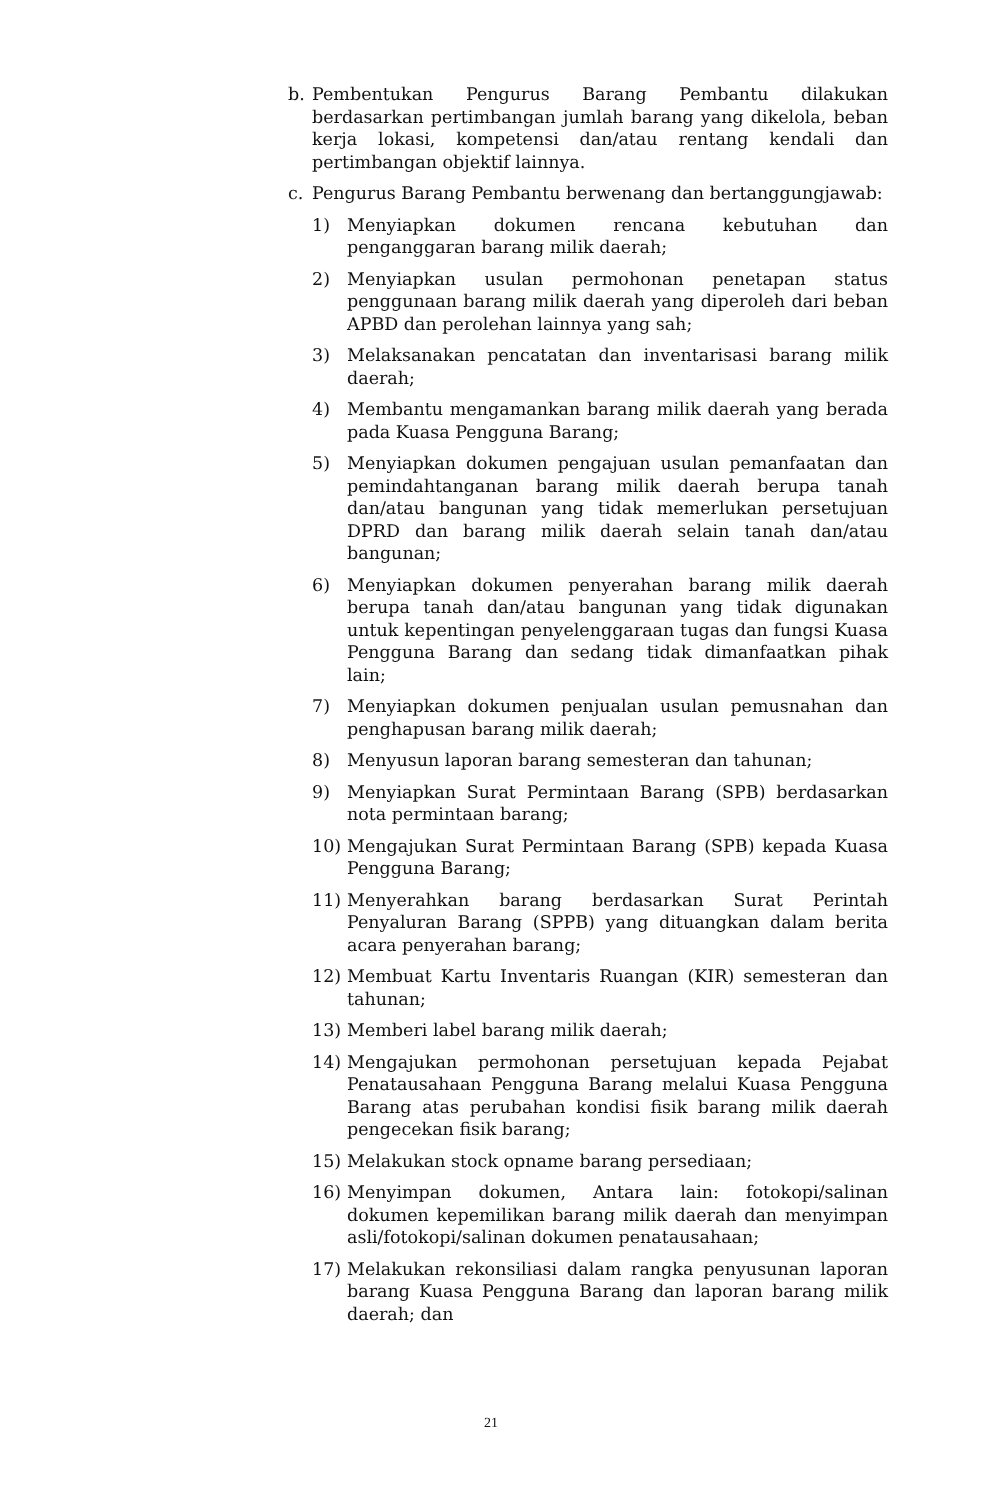b. Pembentukan Pengurus Barang Pembantu dilakukan berdasarkan pertimbangan jumlah barang yang dikelola, beban kerja lokasi, kompetensi dan/atau rentang kendali dan pertimbangan objektif lainnya.
c. Pengurus Barang Pembantu berwenang dan bertanggungjawab:
1) Menyiapkan dokumen rencana kebutuhan dan penganggaran barang milik daerah;
2) Menyiapkan usulan permohonan penetapan status penggunaan barang milik daerah yang diperoleh dari beban APBD dan perolehan lainnya yang sah;
3) Melaksanakan pencatatan dan inventarisasi barang milik daerah;
4) Membantu mengamankan barang milik daerah yang berada pada Kuasa Pengguna Barang;
5) Menyiapkan dokumen pengajuan usulan pemanfaatan dan pemindahtanganan barang milik daerah berupa tanah dan/atau bangunan yang tidak memerlukan persetujuan DPRD dan barang milik daerah selain tanah dan/atau bangunan;
6) Menyiapkan dokumen penyerahan barang milik daerah berupa tanah dan/atau bangunan yang tidak digunakan untuk kepentingan penyelenggaraan tugas dan fungsi Kuasa Pengguna Barang dan sedang tidak dimanfaatkan pihak lain;
7) Menyiapkan dokumen penjualan usulan pemusnahan dan penghapusan barang milik daerah;
8) Menyusun laporan barang semesteran dan tahunan;
9) Menyiapkan Surat Permintaan Barang (SPB) berdasarkan nota permintaan barang;
10) Mengajukan Surat Permintaan Barang (SPB) kepada Kuasa Pengguna Barang;
11) Menyerahkan barang berdasarkan Surat Perintah Penyaluran Barang (SPPB) yang dituangkan dalam berita acara penyerahan barang;
12) Membuat Kartu Inventaris Ruangan (KIR) semesteran dan tahunan;
13) Memberi label barang milik daerah;
14) Mengajukan permohonan persetujuan kepada Pejabat Penatausahaan Pengguna Barang melalui Kuasa Pengguna Barang atas perubahan kondisi fisik barang milik daerah pengecekan fisik barang;
15) Melakukan stock opname barang persediaan;
16) Menyimpan dokumen, Antara lain: fotokopi/salinan dokumen kepemilikan barang milik daerah dan menyimpan asli/fotokopi/salinan dokumen penatausahaan;
17) Melakukan rekonsiliasi dalam rangka penyusunan laporan barang Kuasa Pengguna Barang dan laporan barang milik daerah; dan
21